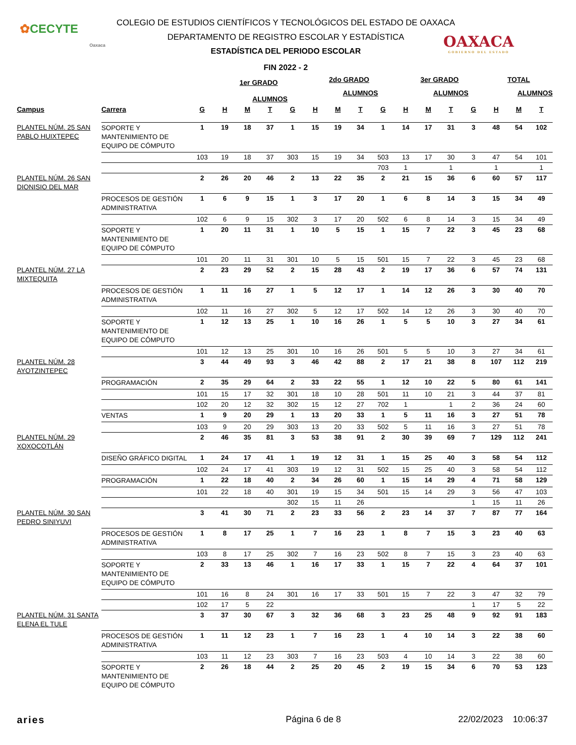✿CECYTE
Oaxaca
COLEGIO DE ESTUDIOS CIENTÍFICOS Y TECNOLÓGICOS DEL ESTADO DE OAXACA
DEPARTAMENTO DE REGISTRO ESCOLAR Y ESTADÍSTICA
ESTADÍSTICA DEL PERIODO ESCOLAR
OAXACA
GOBIERNO DEL ESTADO
FIN 2022 - 2
| | | | 1er GRADO | | | | 2do GRADO | | | | 3er GRADO | | | | TOTAL | | |
| --- | --- | --- | --- | --- | --- | --- | --- | --- | --- | --- | --- | --- | --- | --- | --- | --- | --- |
| | | | | ALUMNOS | | | | ALUMNOS | | | | ALUMNOS | | | | ALUMNOS | |
| Campus | Carrera | G | H | M | T | G | H | M | T | G | H | M | T | G | H | M | T |
| PLANTEL NÚM. 25 SAN PABLO HUIXTEPEC | SOPORTE Y MANTENIMIENTO DE EQUIPO DE CÓMPUTO | 1 | 19 | 18 | 37 | 1 | 15 | 19 | 34 | 1 | 14 | 17 | 31 | 3 | 48 | 54 | 102 |
| | | 103 | 19 | 18 | 37 | 303 | 15 | 19 | 34 | 503 | 13 | 17 | 30 | 3 | 47 | 54 | 101 |
| | | | | | | | | | | 703 | 1 | | 1 | | 1 | | 1 |
| PLANTEL NÚM. 26 SAN DIONISIO DEL MAR | | 2 | 26 | 20 | 46 | 2 | 13 | 22 | 35 | 2 | 21 | 15 | 36 | 6 | 60 | 57 | 117 |
| | PROCESOS DE GESTIÓN ADMINISTRATIVA | 1 | 6 | 9 | 15 | 1 | 3 | 17 | 20 | 1 | 6 | 8 | 14 | 3 | 15 | 34 | 49 |
| | | 102 | 6 | 9 | 15 | 302 | 3 | 17 | 20 | 502 | 6 | 8 | 14 | 3 | 15 | 34 | 49 |
| | SOPORTE Y MANTENIMIENTO DE EQUIPO DE CÓMPUTO | 1 | 20 | 11 | 31 | 1 | 10 | 5 | 15 | 1 | 15 | 7 | 22 | 3 | 45 | 23 | 68 |
| | | 101 | 20 | 11 | 31 | 301 | 10 | 5 | 15 | 501 | 15 | 7 | 22 | 3 | 45 | 23 | 68 |
| PLANTEL NÚM. 27 LA MIXTEQUITA | | 2 | 23 | 29 | 52 | 2 | 15 | 28 | 43 | 2 | 19 | 17 | 36 | 6 | 57 | 74 | 131 |
| | PROCESOS DE GESTIÓN ADMINISTRATIVA | 1 | 11 | 16 | 27 | 1 | 5 | 12 | 17 | 1 | 14 | 12 | 26 | 3 | 30 | 40 | 70 |
| | | 102 | 11 | 16 | 27 | 302 | 5 | 12 | 17 | 502 | 14 | 12 | 26 | 3 | 30 | 40 | 70 |
| | SOPORTE Y MANTENIMIENTO DE EQUIPO DE CÓMPUTO | 1 | 12 | 13 | 25 | 1 | 10 | 16 | 26 | 1 | 5 | 5 | 10 | 3 | 27 | 34 | 61 |
| | | 101 | 12 | 13 | 25 | 301 | 10 | 16 | 26 | 501 | 5 | 5 | 10 | 3 | 27 | 34 | 61 |
| PLANTEL NÚM. 28 AYOTZINTEPEC | | 3 | 44 | 49 | 93 | 3 | 46 | 42 | 88 | 2 | 17 | 21 | 38 | 8 | 107 | 112 | 219 |
| | PROGRAMACIÓN | 2 | 35 | 29 | 64 | 2 | 33 | 22 | 55 | 1 | 12 | 10 | 22 | 5 | 80 | 61 | 141 |
| | | 101 | 15 | 17 | 32 | 301 | 18 | 10 | 28 | 501 | 11 | 10 | 21 | 3 | 44 | 37 | 81 |
| | | 102 | 20 | 12 | 32 | 302 | 15 | 12 | 27 | 702 | 1 | | 1 | 2 | 36 | 24 | 60 |
| | VENTAS | 1 | 9 | 20 | 29 | 1 | 13 | 20 | 33 | 1 | 5 | 11 | 16 | 3 | 27 | 51 | 78 |
| | | 103 | 9 | 20 | 29 | 303 | 13 | 20 | 33 | 502 | 5 | 11 | 16 | 3 | 27 | 51 | 78 |
| PLANTEL NÚM. 29 XOXOCOTLÁN | | 2 | 46 | 35 | 81 | 3 | 53 | 38 | 91 | 2 | 30 | 39 | 69 | 7 | 129 | 112 | 241 |
| | DISEÑO GRÁFICO DIGITAL | 1 | 24 | 17 | 41 | 1 | 19 | 12 | 31 | 1 | 15 | 25 | 40 | 3 | 58 | 54 | 112 |
| | | 102 | 24 | 17 | 41 | 303 | 19 | 12 | 31 | 502 | 15 | 25 | 40 | 3 | 58 | 54 | 112 |
| | PROGRAMACIÓN | 1 | 22 | 18 | 40 | 2 | 34 | 26 | 60 | 1 | 15 | 14 | 29 | 4 | 71 | 58 | 129 |
| | | 101 | 22 | 18 | 40 | 301 | 19 | 15 | 34 | 501 | 15 | 14 | 29 | 3 | 56 | 47 | 103 |
| | | | | | | 302 | 15 | 11 | 26 | | | | | 1 | 15 | 11 | 26 |
| PLANTEL NÚM. 30 SAN PEDRO SINIYUVI | | 3 | 41 | 30 | 71 | 2 | 23 | 33 | 56 | 2 | 23 | 14 | 37 | 7 | 87 | 77 | 164 |
| | PROCESOS DE GESTIÓN ADMINISTRATIVA | 1 | 8 | 17 | 25 | 1 | 7 | 16 | 23 | 1 | 8 | 7 | 15 | 3 | 23 | 40 | 63 |
| | | 103 | 8 | 17 | 25 | 302 | 7 | 16 | 23 | 502 | 8 | 7 | 15 | 3 | 23 | 40 | 63 |
| | SOPORTE Y MANTENIMIENTO DE EQUIPO DE CÓMPUTO | 2 | 33 | 13 | 46 | 1 | 16 | 17 | 33 | 1 | 15 | 7 | 22 | 4 | 64 | 37 | 101 |
| | | 101 | 16 | 8 | 24 | 301 | 16 | 17 | 33 | 501 | 15 | 7 | 22 | 3 | 47 | 32 | 79 |
| | | 102 | 17 | 5 | 22 | | | | | | | | | 1 | 17 | 5 | 22 |
| PLANTEL NÚM. 31 SANTA ELENA EL TULE | | 3 | 37 | 30 | 67 | 3 | 32 | 36 | 68 | 3 | 23 | 25 | 48 | 9 | 92 | 91 | 183 |
| | PROCESOS DE GESTIÓN ADMINISTRATIVA | 1 | 11 | 12 | 23 | 1 | 7 | 16 | 23 | 1 | 4 | 10 | 14 | 3 | 22 | 38 | 60 |
| | | 103 | 11 | 12 | 23 | 303 | 7 | 16 | 23 | 503 | 4 | 10 | 14 | 3 | 22 | 38 | 60 |
| | SOPORTE Y MANTENIMIENTO DE EQUIPO DE CÓMPUTO | 2 | 26 | 18 | 44 | 2 | 25 | 20 | 45 | 2 | 19 | 15 | 34 | 6 | 70 | 53 | 123 |
aries Página 6 de 8 22/02/2023 10:06:37